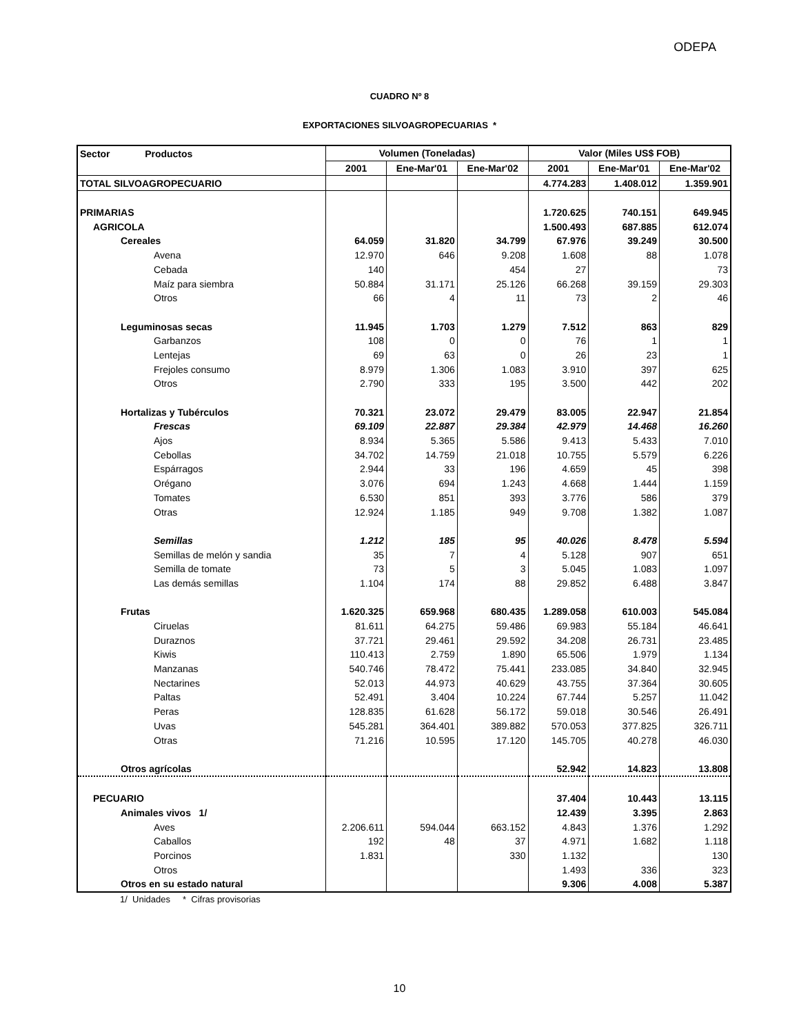ODEPA
CUADRO Nº 8
EXPORTACIONES SILVOAGROPECUARIAS *
| Sector Productos | Volumen (Toneladas) | | | Valor (Miles US$ FOB) | | |
| --- | --- | --- | --- | --- | --- | --- |
| | 2001 | Ene-Mar'01 | Ene-Mar'02 | 2001 | Ene-Mar'01 | Ene-Mar'02 |
| TOTAL SILVOAGROPECUARIO | | | | 4.774.283 | 1.408.012 | 1.359.901 |
| PRIMARIAS | | | | 1.720.625 | 740.151 | 649.945 |
| AGRICOLA | | | | 1.500.493 | 687.885 | 612.074 |
| Cereales | 64.059 | 31.820 | 34.799 | 67.976 | 39.249 | 30.500 |
| Avena | 12.970 | 646 | 9.208 | 1.608 | 88 | 1.078 |
| Cebada | 140 | | 454 | 27 | | 73 |
| Maíz para siembra | 50.884 | 31.171 | 25.126 | 66.268 | 39.159 | 29.303 |
| Otros | 66 | 4 | 11 | 73 | 2 | 46 |
| Leguminosas secas | 11.945 | 1.703 | 1.279 | 7.512 | 863 | 829 |
| Garbanzos | 108 | 0 | 0 | 76 | 1 | 1 |
| Lentejas | 69 | 63 | 0 | 26 | 23 | 1 |
| Frejoles consumo | 8.979 | 1.306 | 1.083 | 3.910 | 397 | 625 |
| Otros | 2.790 | 333 | 195 | 3.500 | 442 | 202 |
| Hortalizas y Tubérculos | 70.321 | 23.072 | 29.479 | 83.005 | 22.947 | 21.854 |
| Frescas | 69.109 | 22.887 | 29.384 | 42.979 | 14.468 | 16.260 |
| Ajos | 8.934 | 5.365 | 5.586 | 9.413 | 5.433 | 7.010 |
| Cebollas | 34.702 | 14.759 | 21.018 | 10.755 | 5.579 | 6.226 |
| Espárragos | 2.944 | 33 | 196 | 4.659 | 45 | 398 |
| Orégano | 3.076 | 694 | 1.243 | 4.668 | 1.444 | 1.159 |
| Tomates | 6.530 | 851 | 393 | 3.776 | 586 | 379 |
| Otras | 12.924 | 1.185 | 949 | 9.708 | 1.382 | 1.087 |
| Semillas | 1.212 | 185 | 95 | 40.026 | 8.478 | 5.594 |
| Semillas de melón y sandia | 35 | 7 | 4 | 5.128 | 907 | 651 |
| Semilla de tomate | 73 | 5 | 3 | 5.045 | 1.083 | 1.097 |
| Las demás semillas | 1.104 | 174 | 88 | 29.852 | 6.488 | 3.847 |
| Frutas | 1.620.325 | 659.968 | 680.435 | 1.289.058 | 610.003 | 545.084 |
| Ciruelas | 81.611 | 64.275 | 59.486 | 69.983 | 55.184 | 46.641 |
| Duraznos | 37.721 | 29.461 | 29.592 | 34.208 | 26.731 | 23.485 |
| Kiwis | 110.413 | 2.759 | 1.890 | 65.506 | 1.979 | 1.134 |
| Manzanas | 540.746 | 78.472 | 75.441 | 233.085 | 34.840 | 32.945 |
| Nectarines | 52.013 | 44.973 | 40.629 | 43.755 | 37.364 | 30.605 |
| Paltas | 52.491 | 3.404 | 10.224 | 67.744 | 5.257 | 11.042 |
| Peras | 128.835 | 61.628 | 56.172 | 59.018 | 30.546 | 26.491 |
| Uvas | 545.281 | 364.401 | 389.882 | 570.053 | 377.825 | 326.711 |
| Otras | 71.216 | 10.595 | 17.120 | 145.705 | 40.278 | 46.030 |
| Otros agrícolas | | | | 52.942 | 14.823 | 13.808 |
| PECUARIO | | | | 37.404 | 10.443 | 13.115 |
| Animales vivos 1/ | | | | 12.439 | 3.395 | 2.863 |
| Aves | 2.206.611 | 594.044 | 663.152 | 4.843 | 1.376 | 1.292 |
| Caballos | 192 | 48 | 37 | 4.971 | 1.682 | 1.118 |
| Porcinos | 1.831 | | 330 | 1.132 | | 130 |
| Otros | | | | 1.493 | 336 | 323 |
| Otros en su estado natural | | | | 9.306 | 4.008 | 5.387 |
1/ Unidades * Cifras provisorias
10